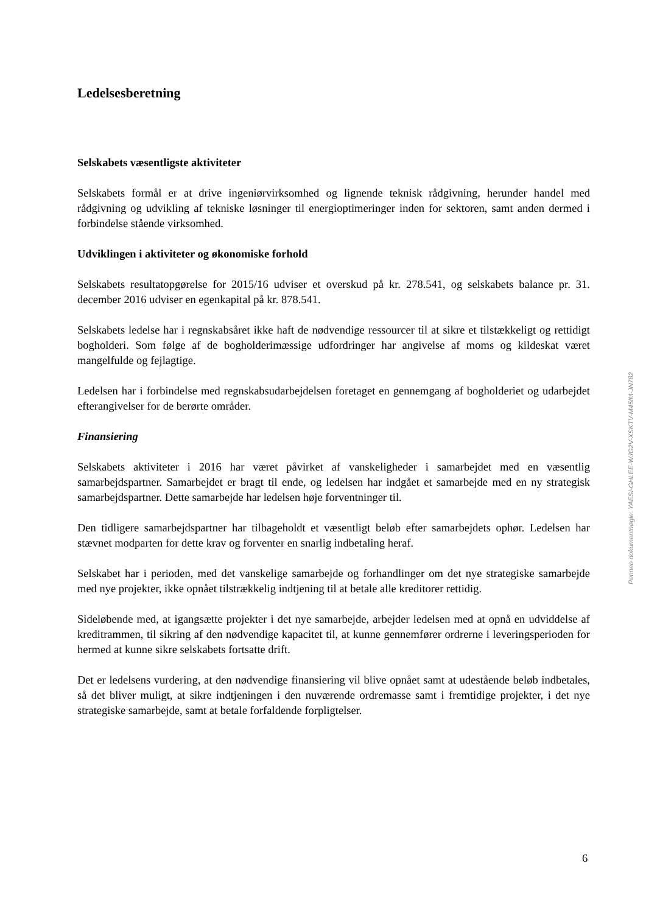Ledelsesberetning
Selskabets væsentligste aktiviteter
Selskabets formål er at drive ingeniørvirksomhed og lignende teknisk rådgivning, herunder handel med rådgivning og udvikling af tekniske løsninger til energioptimeringer inden for sektoren, samt anden dermed i forbindelse stående virksomhed.
Udviklingen i aktiviteter og økonomiske forhold
Selskabets resultatopgørelse for 2015/16 udviser et overskud på kr. 278.541, og selskabets balance pr. 31. december 2016 udviser en egenkapital på kr. 878.541.
Selskabets ledelse har i regnskabsåret ikke haft de nødvendige ressourcer til at sikre et tilstækkeligt og rettidigt bogholderi. Som følge af de bogholderimæssige udfordringer har angivelse af moms og kildeskat været mangelfulde og fejlagtige.
Ledelsen har i forbindelse med regnskabsudarbejdelsen foretaget en gennemgang af bogholderiet og udarbejdet efterangivelser for de berørte områder.
Finansiering
Selskabets aktiviteter i 2016 har været påvirket af vanskeligheder i samarbejdet med en væsentlig samarbejdspartner. Samarbejdet er bragt til ende, og ledelsen har indgået et samarbejde med en ny strategisk samarbejdspartner. Dette samarbejde har ledelsen høje forventninger til.
Den tidligere samarbejdspartner har tilbageholdt et væsentligt beløb efter samarbejdets ophør. Ledelsen har stævnet modparten for dette krav og forventer en snarlig indbetaling heraf.
Selskabet har i perioden, med det vanskelige samarbejde og forhandlinger om det nye strategiske samarbejde med nye projekter, ikke opnået tilstrækkelig indtjening til at betale alle kreditorer rettidig.
Sideløbende med, at igangsætte projekter i det nye samarbejde, arbejder ledelsen med at opnå en udviddelse af kreditrammen, til sikring af den nødvendige kapacitet til, at kunne gennemfører ordrerne i leveringsperioden for hermed at kunne sikre selskabets fortsatte drift.
Det er ledelsens vurdering, at den nødvendige finansiering vil blive opnået samt at udestående beløb indbetales, så det bliver muligt, at sikre indtjeningen i den nuværende ordremasse samt i fremtidige projekter, i det nye strategiske samarbejde, samt at betale forfaldende forpligtelser.
Penneo dokumentnøgle: YAESI-GHLEE-WJG2V-XSKTV-M45IM-JN782
6